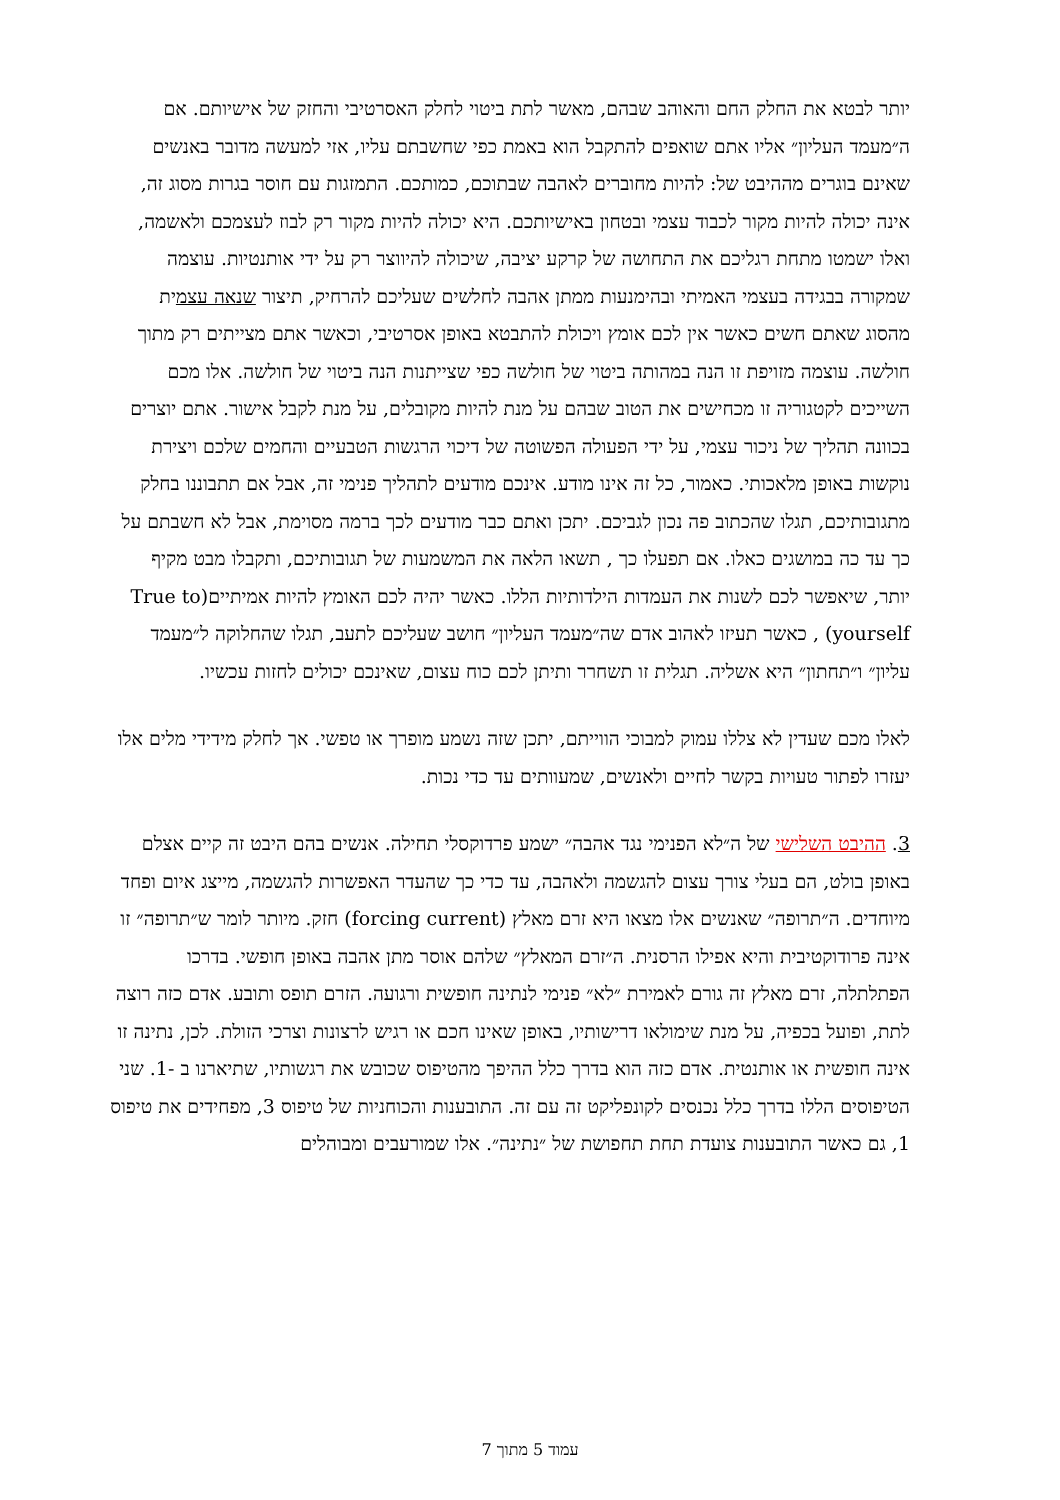יותר לבטא את החלק החם והאוהב שבהם, מאשר לתת ביטוי לחלק האסרטיבי והחזק של אישיותם. אם ה״מעמד העליון״ אליו אתם שואפים להתקבל הוא באמת כפי שחשבתם עליו, אזי למעשה מדובר באנשים שאינם בוגרים מההיבט של: להיות מחוברים לאהבה שבתוכם, כמותכם. התמזגות עם חוסר בגרות מסוג זה, אינה יכולה להיות מקור לכבוד עצמי ובטחון באישיותכם. היא יכולה להיות מקור רק לבוז לעצמכם ולאשמה, ואלו ישמטו מתחת רגליכם את התחושה של קרקע יציבה, שיכולה להיווצר רק על ידי אותנטיות. עוצמה שמקורה בבגידה בעצמי האמיתי ובהימנעות ממתן אהבה לחלשים שעליכם להרחיק, תיצור שנאה עצמית מהסוג שאתם חשים כאשר אין לכם אומץ ויכולת להתבטא באופן אסרטיבי, וכאשר אתם מצייתים רק מתוך חולשה. עוצמה מזויפת זו הנה במהותה ביטוי של חולשה כפי שצייתנות הנה ביטוי של חולשה. אלו מכם השייכים לקטגוריה זו מכחישים את הטוב שבהם על מנת להיות מקובלים, על מנת לקבל אישור. אתם יוצרים בכוונה תהליך של ניכור עצמי, על ידי הפעולה הפשוטה של דיכוי הרגשות הטבעיים והחמים שלכם ויצירת נוקשות באופן מלאכותי. כאמור, כל זה אינו מודע. אינכם מודעים לתהליך פנימי זה, אבל אם תתבוננו בחלק מתגובותיכם, תגלו שהכתוב פה נכון לגביכם. יתכן ואתם כבר מודעים לכך ברמה מסוימת, אבל לא חשבתם על כך עד כה במושגים כאלו. אם תפעלו כך , תשאו הלאה את המשמעות של תגובותיכם, ותקבלו מבט מקיף יותר, שיאפשר לכם לשנות את העמדות הילדותיות הללו. כאשר יהיה לכם האומץ להיות אמיתיים(True to yourself) , כאשר תעיזו לאהוב אדם שה״מעמד העליון״ חושב שעליכם לתעב, תגלו שהחלוקה ל״מעמד עליון״ ו״תחתון״ היא אשליה. תגלית זו תשחרר ותיתן לכם כוח עצום, שאינכם יכולים לחזות עכשיו.
לאלו מכם שעדין לא צללו עמוק למבוכי הווייתם, יתכן שזה נשמע מופרך או טפשי. אך לחלק מידידי מלים אלו יעזרו לפתור טעויות בקשר לחיים ולאנשים, שמעוותים עד כדי נכות.
3. ההיבט השלישי של ה״לא הפנימי נגד אהבה״ ישמע פרדוקסלי תחילה. אנשים בהם היבט זה קיים אצלם באופן בולט, הם בעלי צורך עצום להגשמה ולאהבה, עד כדי כך שהעדר האפשרות להגשמה, מייצג איום ופחד מיוחדים. ה״תרופה״ שאנשים אלו מצאו היא זרם מאלץ (forcing current) חזק. מיותר לומר ש״תרופה״ זו אינה פרודוקטיבית והיא אפילו הרסנית. ה״זרם המאלץ״ שלהם אוסר מתן אהבה באופן חופשי. בדרכו הפתלתלה, זרם מאלץ זה גורם לאמירת ״לא״ פנימי לנתינה חופשית ורגועה. הזרם תופס ותובע. אדם כזה רוצה לתת, ופועל בכפיה, על מנת שימולאו דרישותיו, באופן שאינו חכם או רגיש לרצונות וצרכי הזולת. לכן, נתינה זו אינה חופשית או אותנטית. אדם כזה הוא בדרך כלל ההיפך מהטיפוס שכובש את רגשותיו, שתיארנו ב -1. שני הטיפוסים הללו בדרך כלל נכנסים לקונפליקט זה עם זה. התובענות והכוחניות של טיפוס 3, מפחידים את טיפוס 1, גם כאשר התובענות צועדת תחת תחפושת של ״נתינה״. אלו שמורעבים ומבוהלים
עמוד 5 מתוך 7